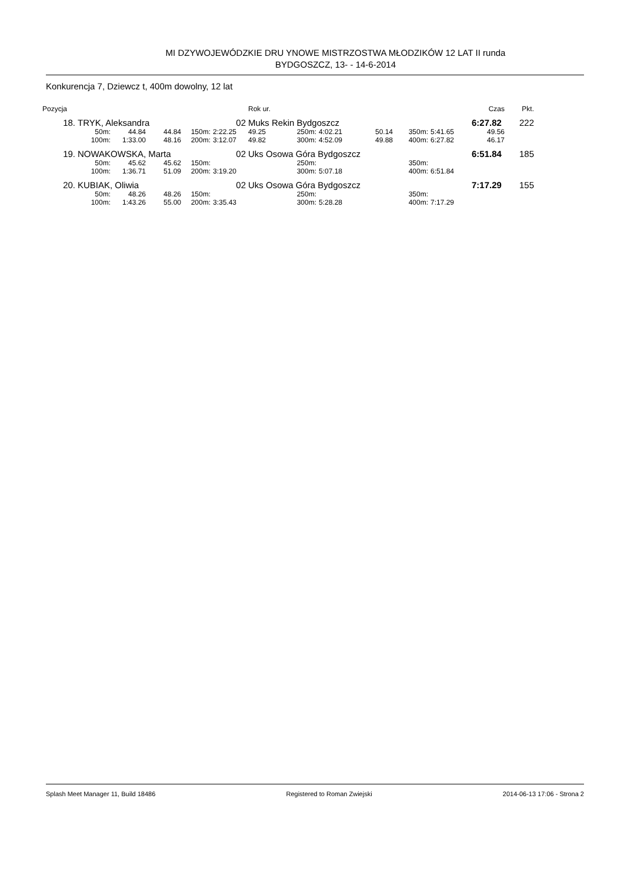MI DZYWOJEWÓDZKIE DRU YNOWE MISTRZOSTWA MŁODZIKÓW 12 LAT II runda
BYDGOSZCZ, 13- - 14-6-2014
Konkurencja 7, Dziewcz t, 400m dowolny, 12 lat
| Pozycja | | | | | | Rok ur. | | | | | | Czas | Pkt. |
| 18. | TRYK, Aleksandra | | | | 02 | Muks Rekin Bydgoszcz | | | | | | 6:27.82 | 222 |
| | 50m: | 44.84 | 44.84 | 150m: | 2:22.25 | 49.25 | 250m: | 4:02.21 | 50.14 | 350m: | 5:41.65 | 49.56 | |
| | 100m: | 1:33.00 | 48.16 | 200m: | 3:12.07 | 49.82 | 300m: | 4:52.09 | 49.88 | 400m: | 6:27.82 | 46.17 | |
| 19. | NOWAKOWSKA, Marta | | | | 02 | Uks Osowa Góra Bydgoszcz | | | | | | 6:51.84 | 185 |
| | 50m: | 45.62 | 45.62 | 150m: | | | 250m: | | | 350m: | | | |
| | 100m: | 1:36.71 | 51.09 | 200m: | 3:19.20 | | 300m: | 5:07.18 | | 400m: | 6:51.84 | | |
| 20. | KUBIAK, Oliwia | | | | 02 | Uks Osowa Góra Bydgoszcz | | | | | | 7:17.29 | 155 |
| | 50m: | 48.26 | 48.26 | 150m: | | | 250m: | | | 350m: | | | |
| | 100m: | 1:43.26 | 55.00 | 200m: | 3:35.43 | | 300m: | 5:28.28 | | 400m: | 7:17.29 | | |
Splash Meet Manager 11, Build 18486 Registered to Roman Zwiejski 2014-06-13 17:06 - Strona 2